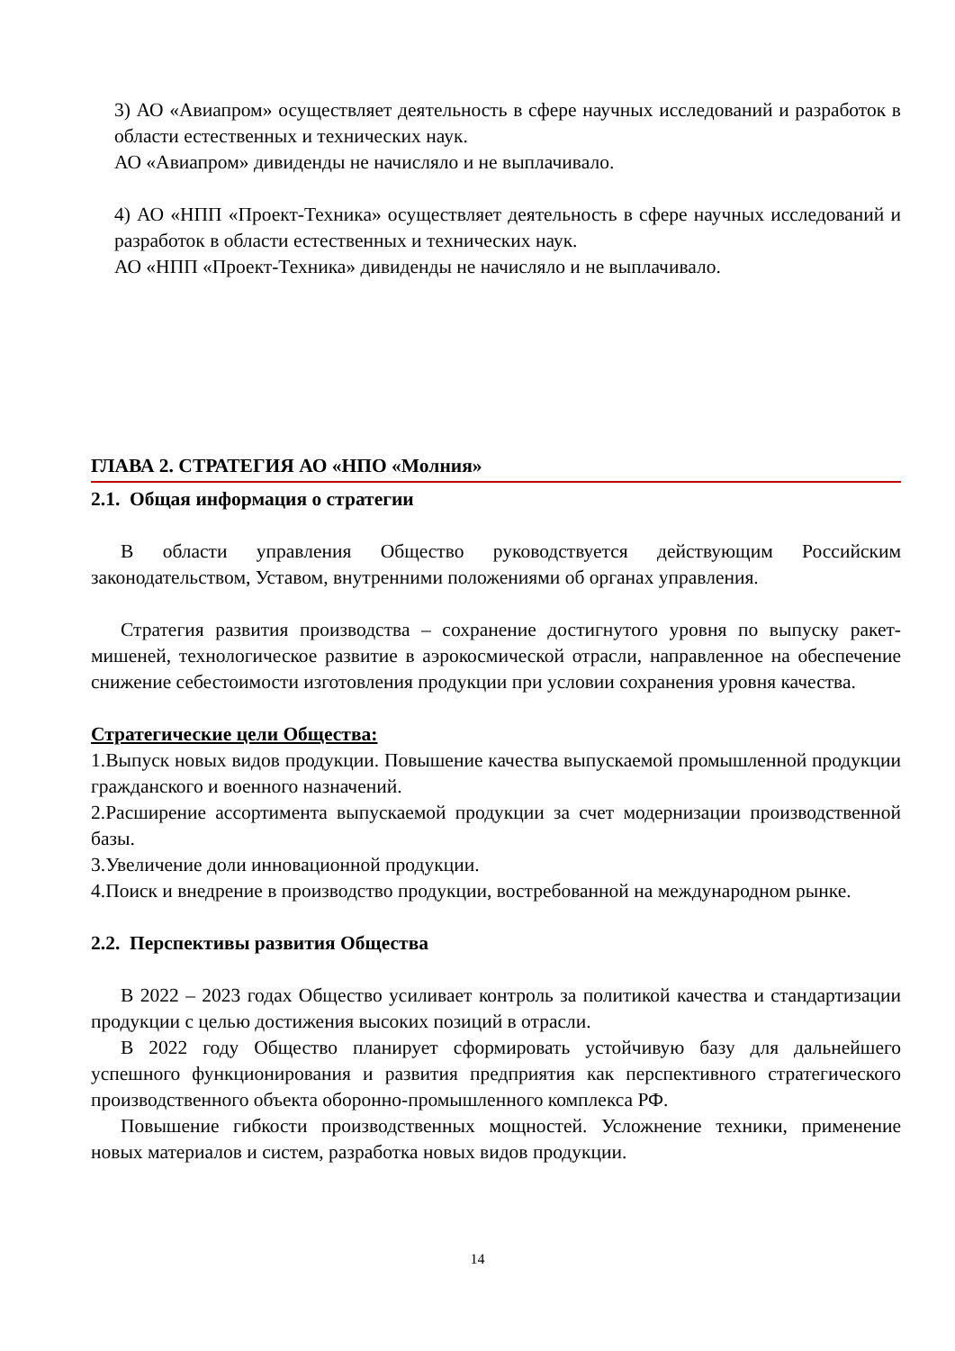3) АО «Авиапром» осуществляет деятельность в сфере научных исследований и разработок в области естественных и технических наук.
АО «Авиапром» дивиденды не начисляло и не выплачивало.
4) АО «НПП «Проект-Техника» осуществляет деятельность в сфере научных исследований и разработок в области естественных и технических наук.
АО «НПП «Проект-Техника» дивиденды не начисляло и не выплачивало.
ГЛАВА 2. СТРАТЕГИЯ АО «НПО «Молния»
2.1. Общая информация о стратегии
В области управления Общество руководствуется действующим Российским законодательством, Уставом, внутренними положениями об органах управления.
Стратегия развития производства – сохранение достигнутого уровня по выпуску ракет-мишеней, технологическое развитие в аэрокосмической отрасли, направленное на обеспечение снижение себестоимости изготовления продукции при условии сохранения уровня качества.
Стратегические цели Общества:
1.Выпуск новых видов продукции. Повышение качества выпускаемой промышленной продукции гражданского и военного назначений.
2.Расширение ассортимента выпускаемой продукции за счет модернизации производственной базы.
3.Увеличение доли инновационной продукции.
4.Поиск и внедрение в производство продукции, востребованной на международном рынке.
2.2. Перспективы развития Общества
В 2022 – 2023 годах Общество усиливает контроль за политикой качества и стандартизации продукции с целью достижения высоких позиций в отрасли.
В 2022 году Общество планирует сформировать устойчивую базу для дальнейшего успешного функционирования и развития предприятия как перспективного стратегического производственного объекта оборонно-промышленного комплекса РФ.
Повышение гибкости производственных мощностей. Усложнение техники, применение новых материалов и систем, разработка новых видов продукции.
14